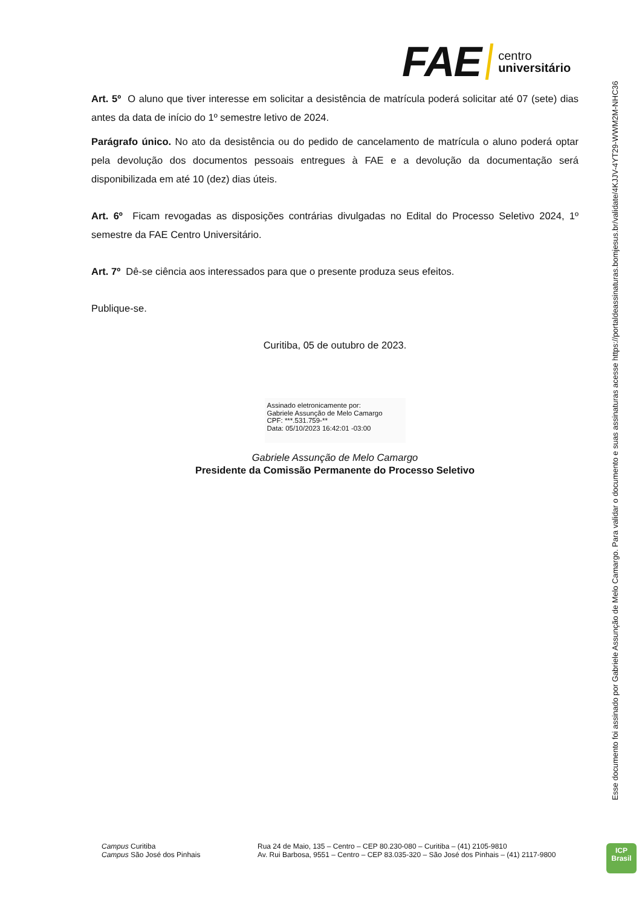FAE centro
universitário
Art. 5º O aluno que tiver interesse em solicitar a desistência de matrícula poderá solicitar até 07 (sete) dias antes da data de início do 1º semestre letivo de 2024.
Parágrafo único. No ato da desistência ou do pedido de cancelamento de matrícula o aluno poderá optar pela devolução dos documentos pessoais entregues à FAE e a devolução da documentação será disponibilizada em até 10 (dez) dias úteis.
Art. 6º Ficam revogadas as disposições contrárias divulgadas no Edital do Processo Seletivo 2024, 1º semestre da FAE Centro Universitário.
Art. 7º Dê-se ciência aos interessados para que o presente produza seus efeitos.
Publique-se.
Curitiba, 05 de outubro de 2023.
Assinado eletronicamente por:
Gabriele Assunção de Melo Camargo
CPF: ***.531.759-**
Data: 05/10/2023 16:42:01 -03:00
Gabriele Assunção de Melo Camargo
Presidente da Comissão Permanente do Processo Seletivo
Esse documento foi assinado por Gabriele Assunção de Melo Camargo. Para validar o documento e suas assinaturas acesse https://portaldeassinaturas.bomjesus.br/validate/4KJJV-4YT29-WWM2M-NHC36
Campus Curitiba
Campus São José dos Pinhais
Rua 24 de Maio, 135 – Centro – CEP 80.230-080 – Curitiba – (41) 2105-9810
Av. Rui Barbosa, 9551 – Centro – CEP 83.035-320 – São José dos Pinhais – (41) 2117-9800
ICP
Brasil